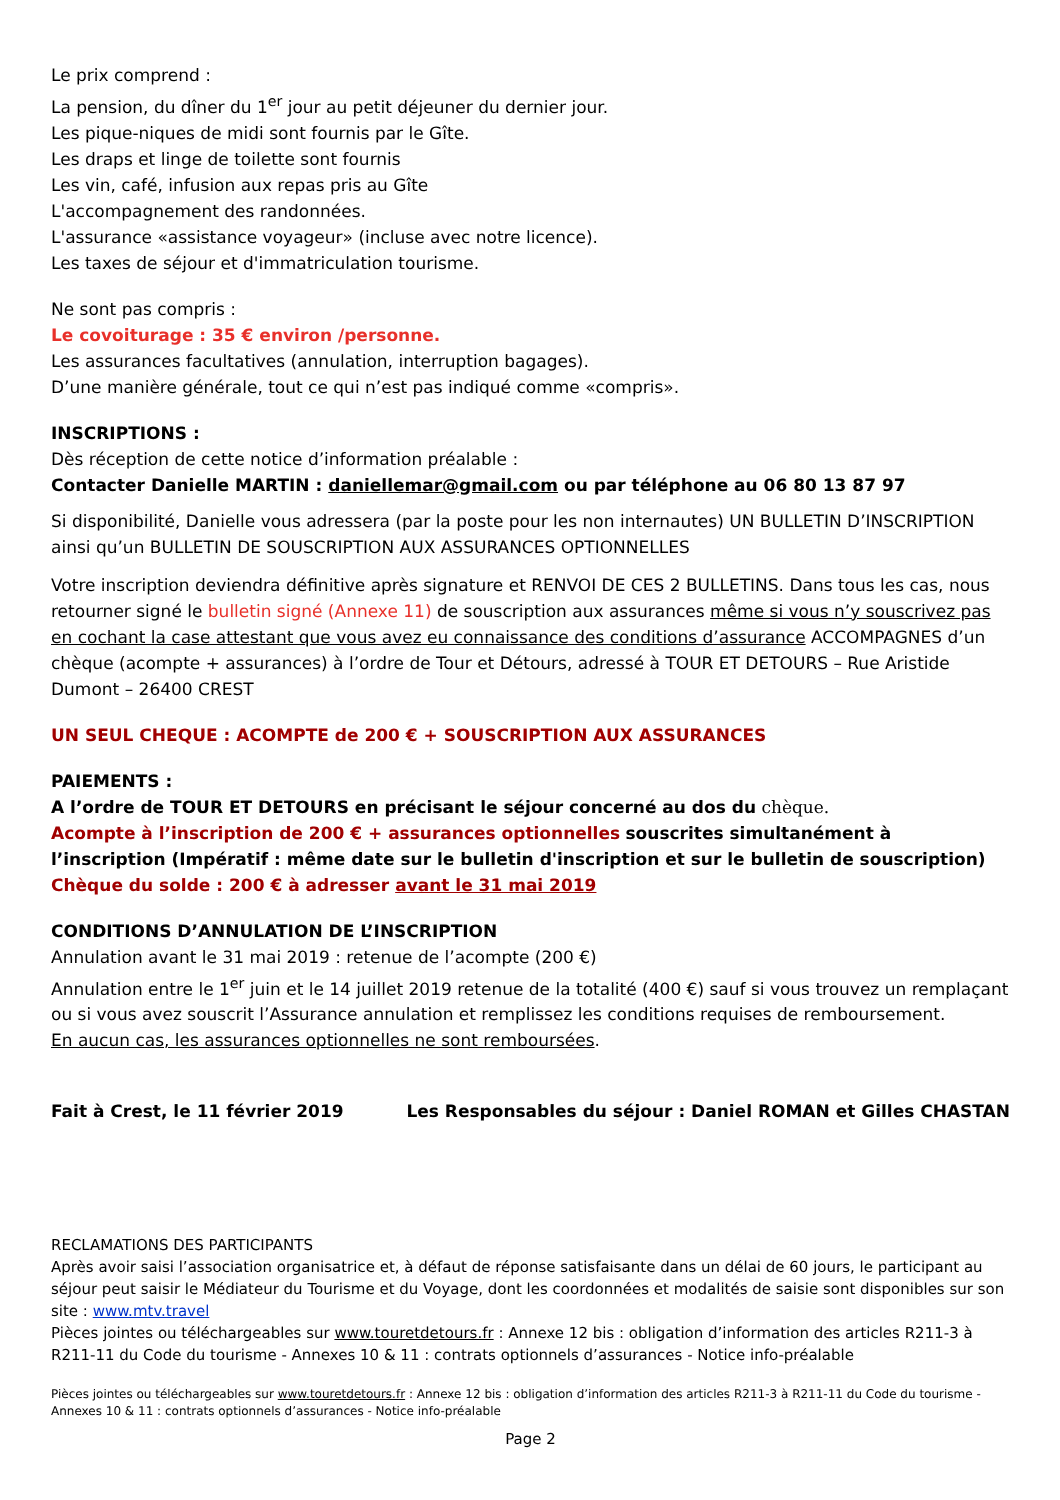Le prix comprend :
La pension, du dîner du 1<sup>er</sup> jour au petit déjeuner du dernier jour.
Les pique-niques de midi sont fournis par le Gîte.
Les draps et linge de toilette sont fournis
Les vin, café, infusion aux repas pris au Gîte
L'accompagnement des randonnées.
L'assurance «assistance voyageur» (incluse avec notre licence).
Les taxes de séjour et d'immatriculation tourisme.
Ne sont pas compris :
Le covoiturage : 35 € environ /personne.
Les assurances facultatives (annulation, interruption bagages).
D’une manière générale, tout ce qui n’est pas indiqué comme «compris».
INSCRIPTIONS :
Dès réception de cette notice d’information préalable :
Contacter Danielle MARTIN : daniellemar@gmail.com ou par téléphone au 06 80 13 87 97
Si disponibilité, Danielle vous adressera (par la poste pour les non internautes) UN BULLETIN D’INSCRIPTION ainsi qu’un BULLETIN DE SOUSCRIPTION AUX ASSURANCES OPTIONNELLES
Votre inscription deviendra définitive après signature et RENVOI DE CES 2 BULLETINS. Dans tous les cas, nous retourner signé le bulletin signé (Annexe 11) de souscription aux assurances même si vous n’y souscrivez pas en cochant la case attestant que vous avez eu connaissance des conditions d’assurance ACCOMPAGNES d’un chèque (acompte + assurances) à l’ordre de Tour et Détours, adressé à TOUR ET DETOURS – Rue Aristide Dumont – 26400 CREST
UN SEUL CHEQUE : ACOMPTE de 200 € + SOUSCRIPTION AUX ASSURANCES
PAIEMENTS :
A l’ordre de TOUR ET DETOURS en précisant le séjour concerné au dos du chèque.
Acompte à l’inscription de 200 € + assurances optionnelles souscrites simultanément à l’inscription (Impératif : même date sur le bulletin d'inscription et sur le bulletin de souscription)
Chèque du solde : 200 € à adresser avant le 31 mai 2019
CONDITIONS D’ANNULATION DE L’INSCRIPTION
Annulation avant le 31 mai 2019 : retenue de l’acompte (200 €)
Annulation entre le 1<sup>er</sup> juin et le 14 juillet 2019 retenue de la totalité (400 €) sauf si vous trouvez un remplaçant ou si vous avez souscrit l’Assurance annulation et remplissez les conditions requises de remboursement.
En aucun cas, les assurances optionnelles ne sont remboursées.
Fait à Crest, le 11 février 2019 Les Responsables du séjour : Daniel ROMAN et Gilles CHASTAN
RECLAMATIONS DES PARTICIPANTS
Après avoir saisi l’association organisatrice et, à défaut de réponse satisfaisante dans un délai de 60 jours, le participant au séjour peut saisir le Médiateur du Tourisme et du Voyage, dont les coordonnées et modalités de saisie sont disponibles sur son site : www.mtv.travel
Pièces jointes ou téléchargeables sur www.touretdetours.fr : Annexe 12 bis : obligation d’information des articles R211-3 à R211-11 du Code du tourisme - Annexes 10 & 11 : contrats optionnels d’assurances - Notice info-préalable
Pièces jointes ou téléchargeables sur www.touretdetours.fr : Annexe 12 bis : obligation d’information des articles R211-3 à R211-11 du Code du tourisme - Annexes 10 & 11 : contrats optionnels d’assurances - Notice info-préalable
Page 2